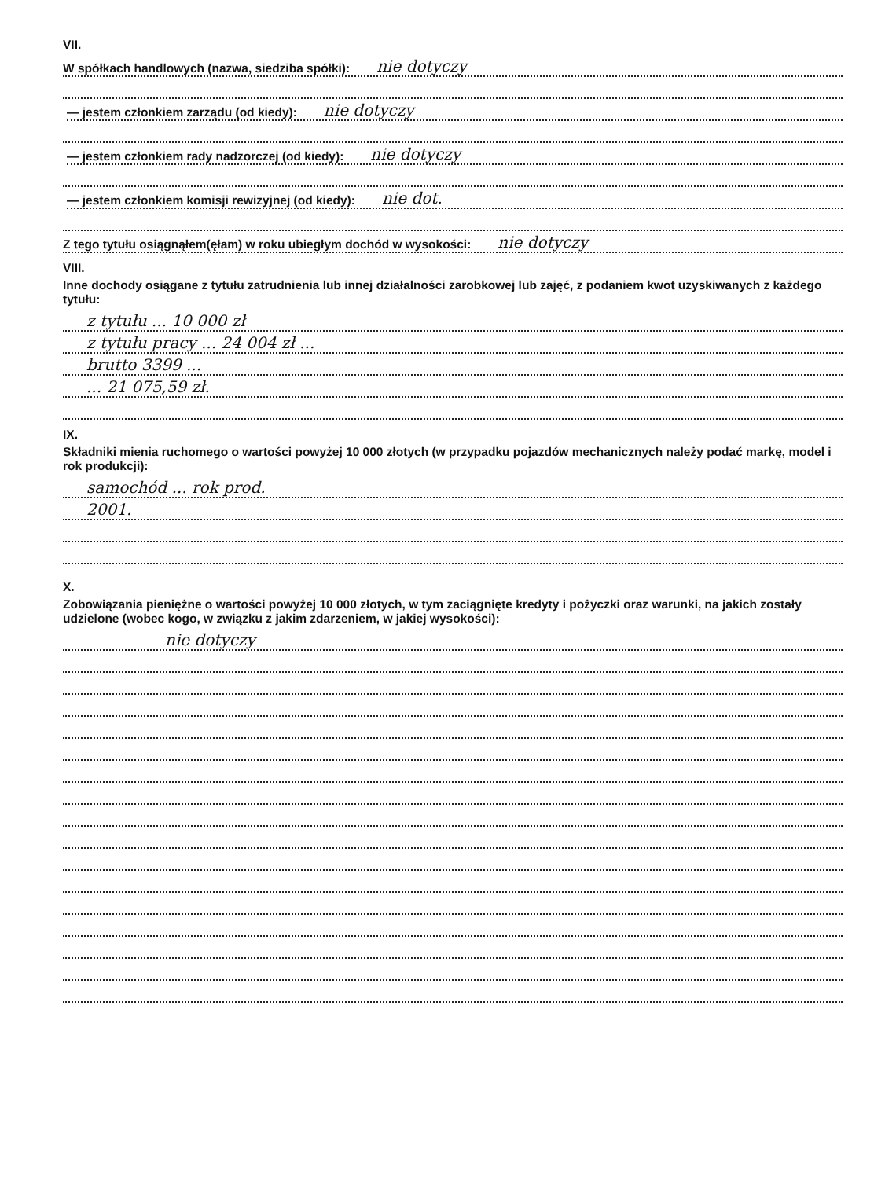VII.
W spółkach handlowych (nazwa, siedziba spółki): nie dotyczy
— jestem członkiem zarządu (od kiedy): nie dotyczy
— jestem członkiem rady nadzorczej (od kiedy): nie dotyczy
— jestem członkiem komisji rewizyjnej (od kiedy): nie dot.
Z tego tytułu osiągnąłem(ęłam) w roku ubiegłym dochód w wysokości: nie dotyczy
VIII.
Inne dochody osiągane z tytułu zatrudnienia lub innej działalności zarobkowej lub zajęć, z podaniem kwot uzyskiwanych z każdego tytułu:
z tytułu ... 10 000 zł
z tytułu pracy ... 24 004 zł ...
brutto 3399 ...
... 21 075,59 zł.
IX.
Składniki mienia ruchomego o wartości powyżej 10 000 złotych (w przypadku pojazdów mechanicznych należy podać markę, model i rok produkcji):
samochód ... rok prod.
2001.
X.
Zobowiązania pieniężne o wartości powyżej 10 000 złotych, w tym zaciągnięte kredyty i pożyczki oraz warunki, na jakich zostały udzielone (wobec kogo, w związku z jakim zdarzeniem, w jakiej wysokości):
nie dotyczy